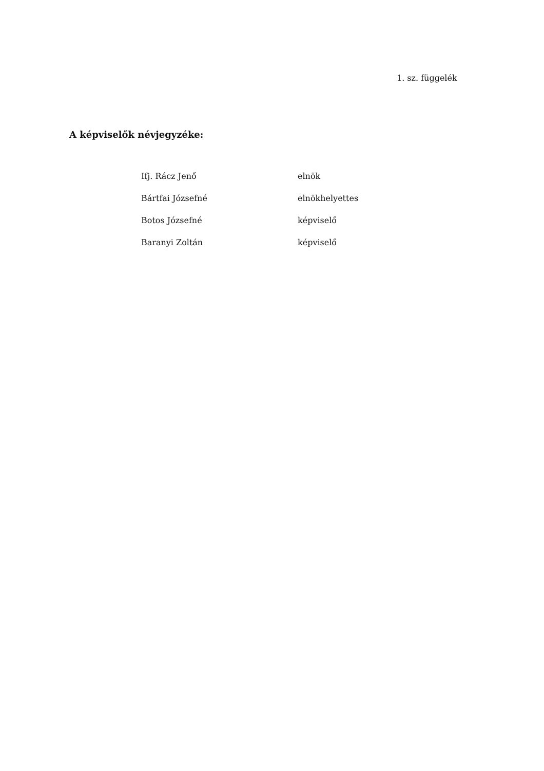1. sz. függelék
A képviselők névjegyzéke:
| Ifj. Rácz Jenő | elnök |
| Bártfai Józsefné | elnökhelyettes |
| Botos Józsefné | képviselő |
| Baranyi Zoltán | képviselő |